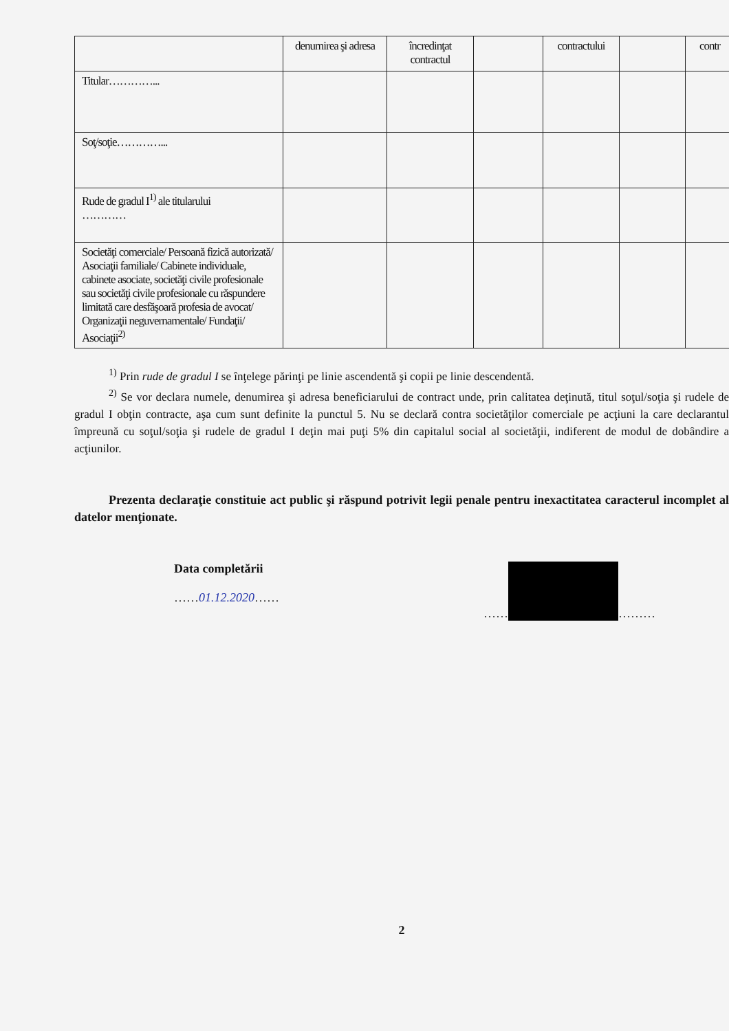| | denumirea şi adresa | încredinţat contractul | | contractului | | contr |
| Titular…………... | | | | | | |
| Soţ/soţie…………... | | | | | | |
| Rude de gradul I<sup>1)</sup> ale titularului ………… | | | | | | |
| Societăţi comerciale/ Persoană fizică autorizată/ Asociaţii familiale/ Cabinete individuale, cabinete asociate, societăţi civile profesionale sau societăţi civile profesionale cu răspundere limitată care desfăşoară profesia de avocat/ Organizaţii neguvernamentale/ Fundaţii/ Asociaţii<sup>2)</sup> | | | | | | |
<sup>1)</sup> Prin rude de gradul I se înţelege părinţi pe linie ascendentă şi copii pe linie descendentă.
<sup>2)</sup> Se vor declara numele, denumirea şi adresa beneficiarului de contract unde, prin calitatea deţinută, titul soţul/soţia şi rudele de gradul I obţin contracte, aşa cum sunt definite la punctul 5. Nu se declară contra societăţilor comerciale pe acţiuni la care declarantul împreună cu soţul/soţia şi rudele de gradul I deţin mai puţi 5% din capitalul social al societăţii, indiferent de modul de dobândire a acţiunilor.
Prezenta declaraţie constituie act public şi răspund potrivit legii penale pentru inexactitatea caracterul incomplet al datelor menţionate.
Data completării
……01.12.2020……
…… ………
2